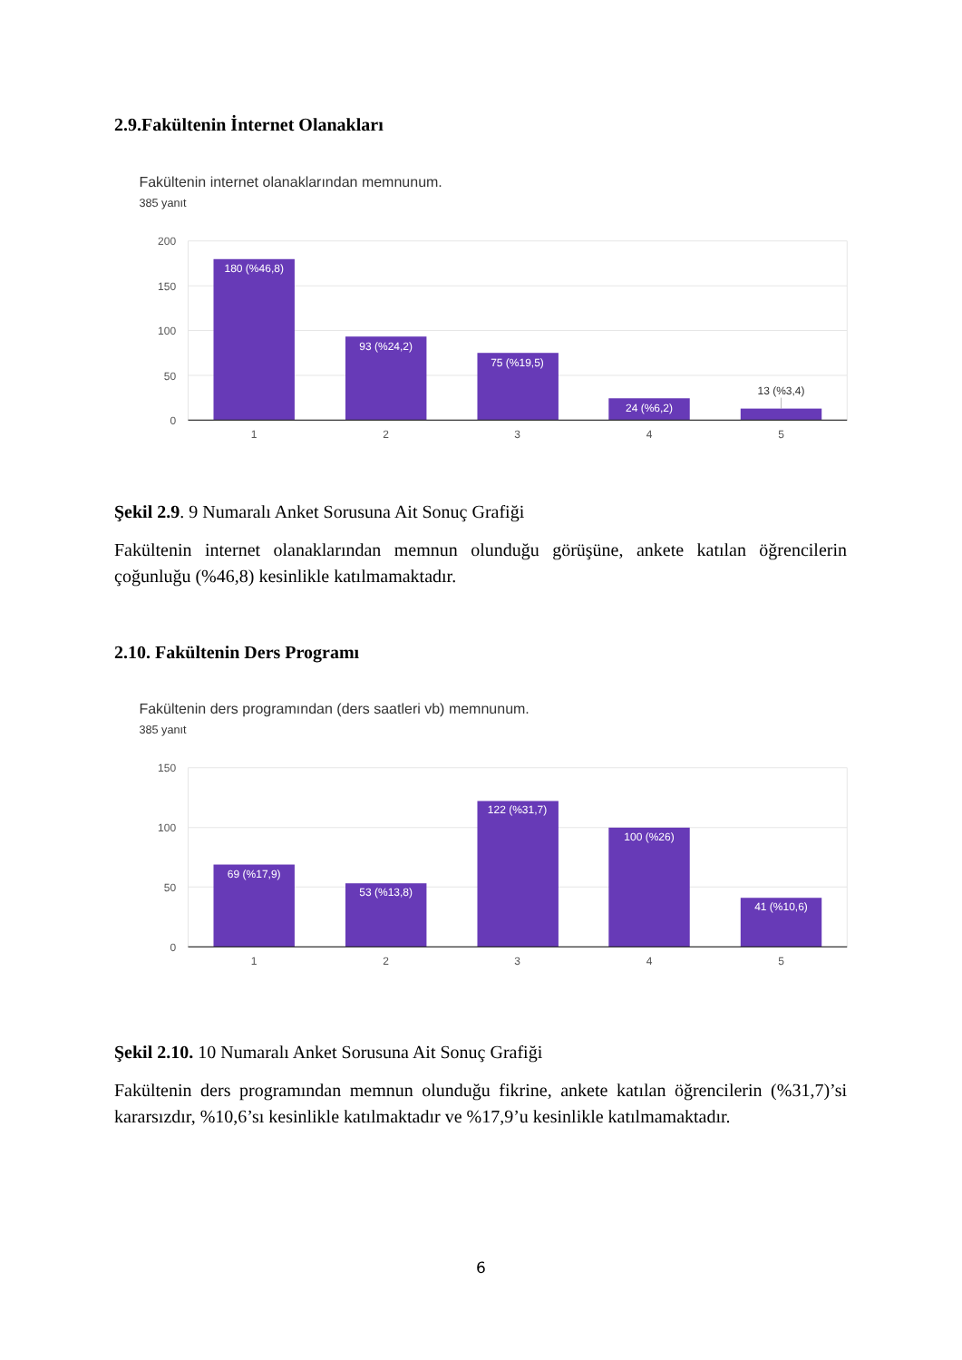2.9.Fakültenin İnternet Olanakları
Fakültenin internet olanaklarından memnunum.
385 yanıt
200
150
100
50
0
180 (%46,8)
93 (%24,2)
75 (%19,5)
24 (%6,2)
13 (%3,4)
1
2
3
4
5
Şekil 2.9. 9 Numaralı Anket Sorusuna Ait Sonuç Grafiği
Fakültenin internet olanaklarından memnun olunduğu görüşüne, ankete katılan öğrencilerin çoğunluğu (%46,8) kesinlikle katılmamaktadır.
2.10. Fakültenin Ders Programı
Fakültenin ders programından (ders saatleri vb) memnunum.
385 yanıt
150
100
50
0
69 (%17,9)
53 (%13,8)
122 (%31,7)
100 (%26)
41 (%10,6)
1
2
3
4
5
Şekil 2.10. 10 Numaralı Anket Sorusuna Ait Sonuç Grafiği
Fakültenin ders programından memnun olunduğu fikrine, ankete katılan öğrencilerin (%31,7)’si kararsızdır, %10,6’sı kesinlikle katılmaktadır ve %17,9’u kesinlikle katılmamaktadır.
6